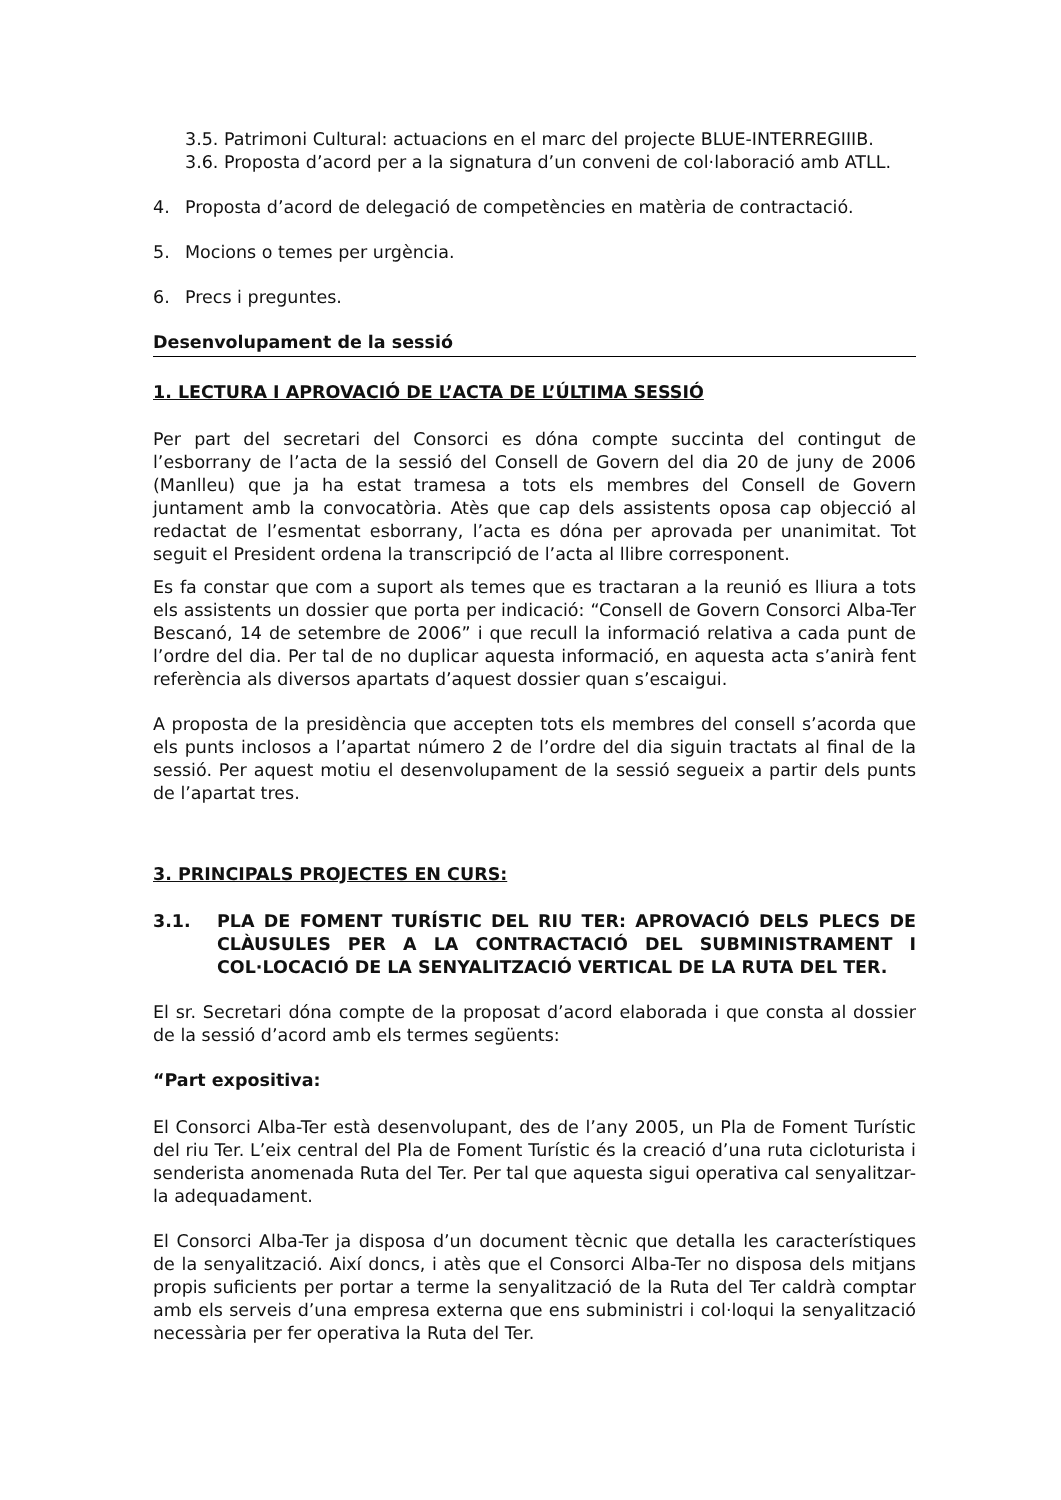3.5. Patrimoni Cultural: actuacions en el marc del projecte BLUE-INTERREGIIIB.
3.6. Proposta d’acord per a la signatura d’un conveni de col·laboració amb ATLL.
4. Proposta d’acord de delegació de competències en matèria de contractació.
5. Mocions o temes per urgència.
6. Precs i preguntes.
Desenvolupament de la sessió
1. LECTURA I APROVACIÓ DE L’ACTA DE L’ÚLTIMA SESSIÓ
Per part del secretari del Consorci es dóna compte succinta del contingut de l’esborrany de l’acta de la sessió del Consell de Govern del dia 20 de juny de 2006 (Manlleu) que ja ha estat tramesa a tots els membres del Consell de Govern juntament amb la convocatòria. Atès que cap dels assistents oposa cap objecció al redactat de l’esmentat esborrany, l’acta es dóna per aprovada per unanimitat. Tot seguit el President ordena la transcripció de l’acta al llibre corresponent.
Es fa constar que com a suport als temes que es tractaran a la reunió es lliura a tots els assistents un dossier que porta per indicació: “Consell de Govern Consorci Alba-Ter Bescanó, 14 de setembre de 2006” i que recull la informació relativa a cada punt de l’ordre del dia. Per tal de no duplicar aquesta informació, en aquesta acta s’anirà fent referència als diversos apartats d’aquest dossier quan s’escaigui.
A proposta de la presidència que accepten tots els membres del consell s’acorda que els punts inclosos a l’apartat número 2 de l’ordre del dia siguin tractats al final de la sessió. Per aquest motiu el desenvolupament de la sessió segueix a partir dels punts de l’apartat tres.
3. PRINCIPALS PROJECTES EN CURS:
3.1. PLA DE FOMENT TURÍSTIC DEL RIU TER: APROVACIÓ DELS PLECS DE CLÀUSULES PER A LA CONTRACTACIÓ DEL SUBMINISTRAMENT I COL·LOCACIÓ DE LA SENYALITZACIÓ VERTICAL DE LA RUTA DEL TER.
El sr. Secretari dóna compte de la proposat d’acord elaborada i que consta al dossier de la sessió d’acord amb els termes següents:
“Part expositiva:
El Consorci Alba-Ter està desenvolupant, des de l’any 2005, un Pla de Foment Turístic del riu Ter. L’eix central del Pla de Foment Turístic és la creació d’una ruta cicloturista i senderista anomenada Ruta del Ter. Per tal que aquesta sigui operativa cal senyalitzar-la adequadament.
El Consorci Alba-Ter ja disposa d’un document tècnic que detalla les característiques de la senyalització. Així doncs, i atès que el Consorci Alba-Ter no disposa dels mitjans propis suficients per portar a terme la senyalització de la Ruta del Ter caldrà comptar amb els serveis d’una empresa externa que ens subministri i col·loqui la senyalització necessària per fer operativa la Ruta del Ter.